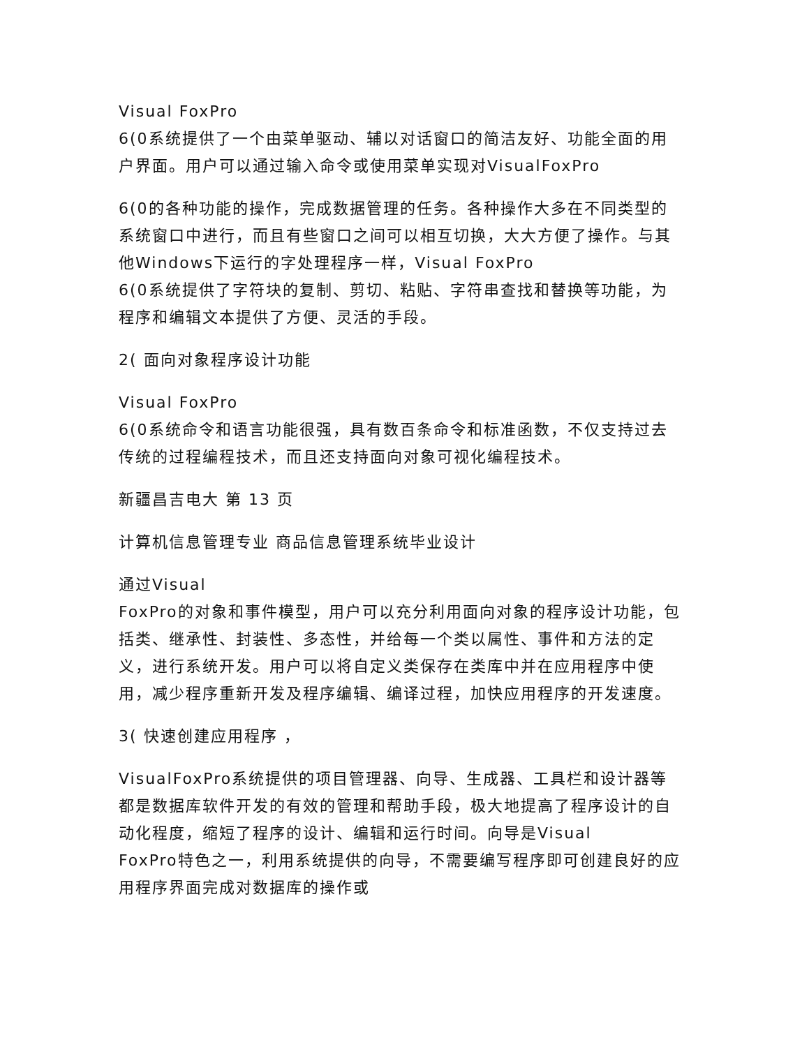Visual FoxPro
6(0系统提供了一个由菜单驱动、辅以对话窗口的简洁友好、功能全面的用户界面。用户可以通过输入命令或使用菜单实现对VisualFoxPro
6(0的各种功能的操作，完成数据管理的任务。各种操作大多在不同类型的系统窗口中进行，而且有些窗口之间可以相互切换，大大方便了操作。与其他Windows下运行的字处理程序一样，Visual FoxPro
6(0系统提供了字符块的复制、剪切、粘贴、字符串查找和替换等功能，为程序和编辑文本提供了方便、灵活的手段。
2( 面向对象程序设计功能
Visual FoxPro
6(0系统命令和语言功能很强，具有数百条命令和标准函数，不仅支持过去传统的过程编程技术，而且还支持面向对象可视化编程技术。
新疆昌吉电大 第 13 页
计算机信息管理专业 商品信息管理系统毕业设计
通过Visual
FoxPro的对象和事件模型，用户可以充分利用面向对象的程序设计功能，包括类、继承性、封装性、多态性，并给每一个类以属性、事件和方法的定义，进行系统开发。用户可以将自定义类保存在类库中并在应用程序中使用，减少程序重新开发及程序编辑、编译过程，加快应用程序的开发速度。
3( 快速创建应用程序 ，
VisualFoxPro系统提供的项目管理器、向导、生成器、工具栏和设计器等都是数据库软件开发的有效的管理和帮助手段，极大地提高了程序设计的自动化程度，缩短了程序的设计、编辑和运行时间。向导是Visual
FoxPro特色之一，利用系统提供的向导，不需要编写程序即可创建良好的应用程序界面完成对数据库的操作或